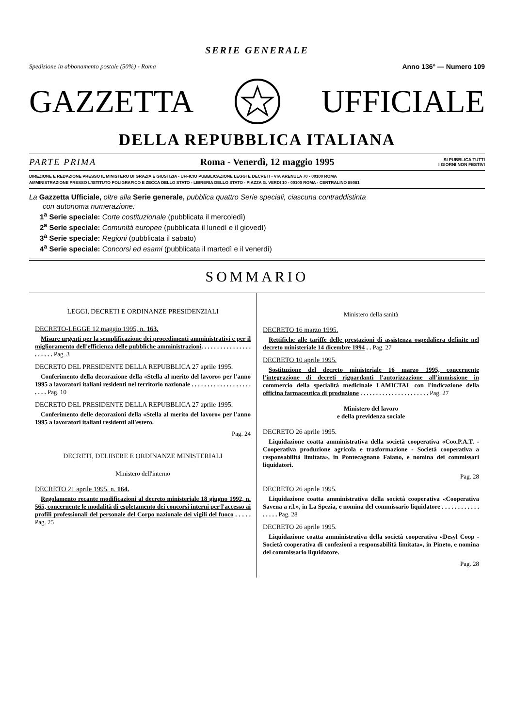SERIE GENERALE
Spedizione in abbonamento postale (50%) - Roma Anno 136° — Numero 109
GAZZETTA UFFICIALE
DELLA REPUBBLICA ITALIANA
PARTE PRIMA Roma - Venerdì, 12 maggio 1995 SI PUBBLICA TUTTI
I GIORNI NON FESTIVI
DIREZIONE E REDAZIONE PRESSO IL MINISTERO DI GRAZIA E GIUSTIZIA - UFFICIO PUBBLICAZIONE LEGGI E DECRETI - VIA ARENULA 70 - 00100 ROMA
AMMINISTRAZIONE PRESSO L'ISTITUTO POLIGRAFICO E ZECCA DELLO STATO - LIBRERIA DELLO STATO - PIAZZA G. VERDI 10 - 00100 ROMA - CENTRALINO 85081
La Gazzetta Ufficiale, oltre alla Serie generale, pubblica quattro Serie speciali, ciascuna contraddistinta
con autonoma numerazione:
1<sup>a</sup> Serie speciale: Corte costituzionale (pubblicata il mercoledì)
2<sup>a</sup> Serie speciale: Comunità europee (pubblicata il lunedì e il giovedì)
3<sup>a</sup> Serie speciale: Regioni (pubblicata il sabato)
4<sup>a</sup> Serie speciale: Concorsi ed esami (pubblicata il martedì e il venerdì)
SOMMARIO
LEGGI, DECRETI E ORDINANZE PRESIDENZIALI
DECRETO-LEGGE 12 maggio 1995, n. 163.
Misure urgenti per la semplificazione dei procedimenti amministrativi e per il miglioramento dell'efficienza delle pubbliche amministrazioni. . . . . . . . . . . . . . . . . . . . . . Pag. 3
DECRETO DEL PRESIDENTE DELLA REPUBBLICA 27 aprile 1995.
Conferimento della decorazione della «Stella al merito del lavoro» per l'anno 1995 a lavoratori italiani residenti nel territorio nazionale . . . . . . . . . . . . . . . . . . . . . . . Pag. 10
DECRETO DEL PRESIDENTE DELLA REPUBBLICA 27 aprile 1995.
Conferimento delle decorazioni della «Stella al merito del lavoro» per l'anno 1995 a lavoratori italiani residenti all'estero.
Pag. 24
DECRETI, DELIBERE E ORDINANZE MINISTERIALI
Ministero dell'interno
DECRETO 21 aprile 1995, n. 164.
Regolamento recante modificazioni al decreto ministeriale 18 giugno 1992, n. 565, concernente le modalità di espletamento dei concorsi interni per l'accesso ai profili professionali del personale del Corpo nazionale dei vigili del fuoco . . . . . Pag. 25
Ministero della sanità
DECRETO 16 marzo 1995.
Rettifiche alle tariffe delle prestazioni di assistenza ospedaliera definite nel decreto ministeriale 14 dicembre 1994 . . Pag. 27
DECRETO 10 aprile 1995.
Sostituzione del decreto ministeriale 16 marzo 1995, concernente l'integrazione di decreti riguardanti l'autorizzazione all'immissione in commercio della specialità medicinale LAMICTAL con l'indicazione della officina farmaceutica di produzione . . . . . . . . . . . . . . . . . . . . . . Pag. 27
Ministero del lavoro
e della previdenza sociale
DECRETO 26 aprile 1995.
Liquidazione coatta amministrativa della società cooperativa «Coo.P.A.T. - Cooperativa produzione agricola e trasformazione - Società cooperativa a responsabilità limitata», in Pontecagnano Faiano, e nomina dei commissari liquidatori.
Pag. 28
DECRETO 26 aprile 1995.
Liquidazione coatta amministrativa della società cooperativa «Cooperativa Savena a r.l.», in La Spezia, e nomina del commissario liquidatore . . . . . . . . . . . . . . . . . Pag. 28
DECRETO 26 aprile 1995.
Liquidazione coatta amministrativa della società cooperativa «Desyl Coop - Società cooperativa di confezioni a responsabilità limitata», in Pineto, e nomina del commissario liquidatore.
Pag. 28